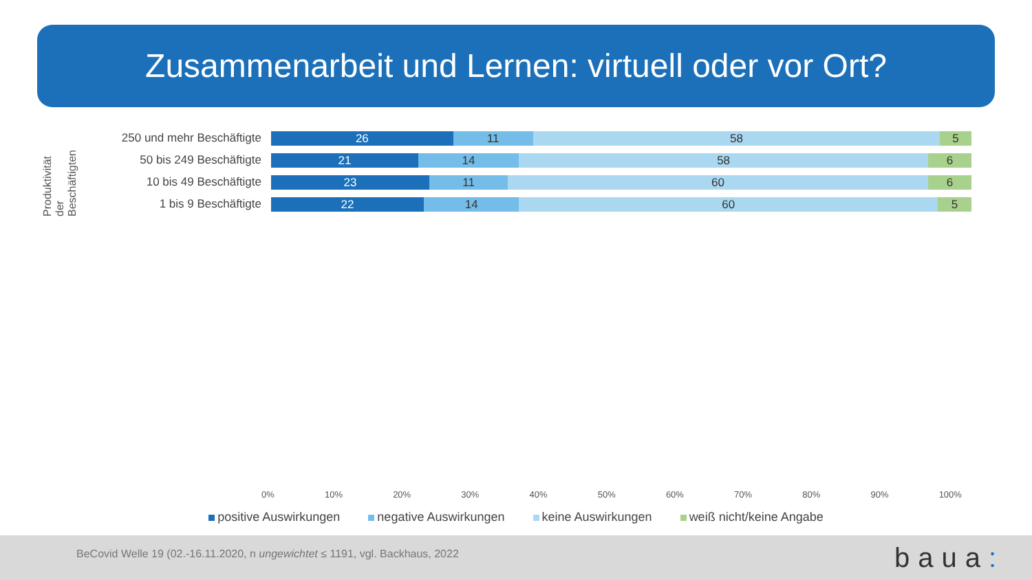Zusammenarbeit und Lernen: virtuell oder vor Ort?
Produktivität der Beschäftigten
250 und mehr Beschäftigte
26 11 58 5
50 bis 249 Beschäftigte
21 14 58 6
10 bis 49 Beschäftigte
23 11 60 6
1 bis 9 Beschäftigte
22 14 60 5
0% 10% 20% 30% 40% 50% 60% 70% 80% 90% 100%
positive Auswirkungen negative Auswirkungen keine Auswirkungen weiß nicht/keine Angabe
BeCovid Welle 19 (02.-16.11.2020, n ungewichtet ≤ 1191, vgl. Backhaus, 2022
baua: